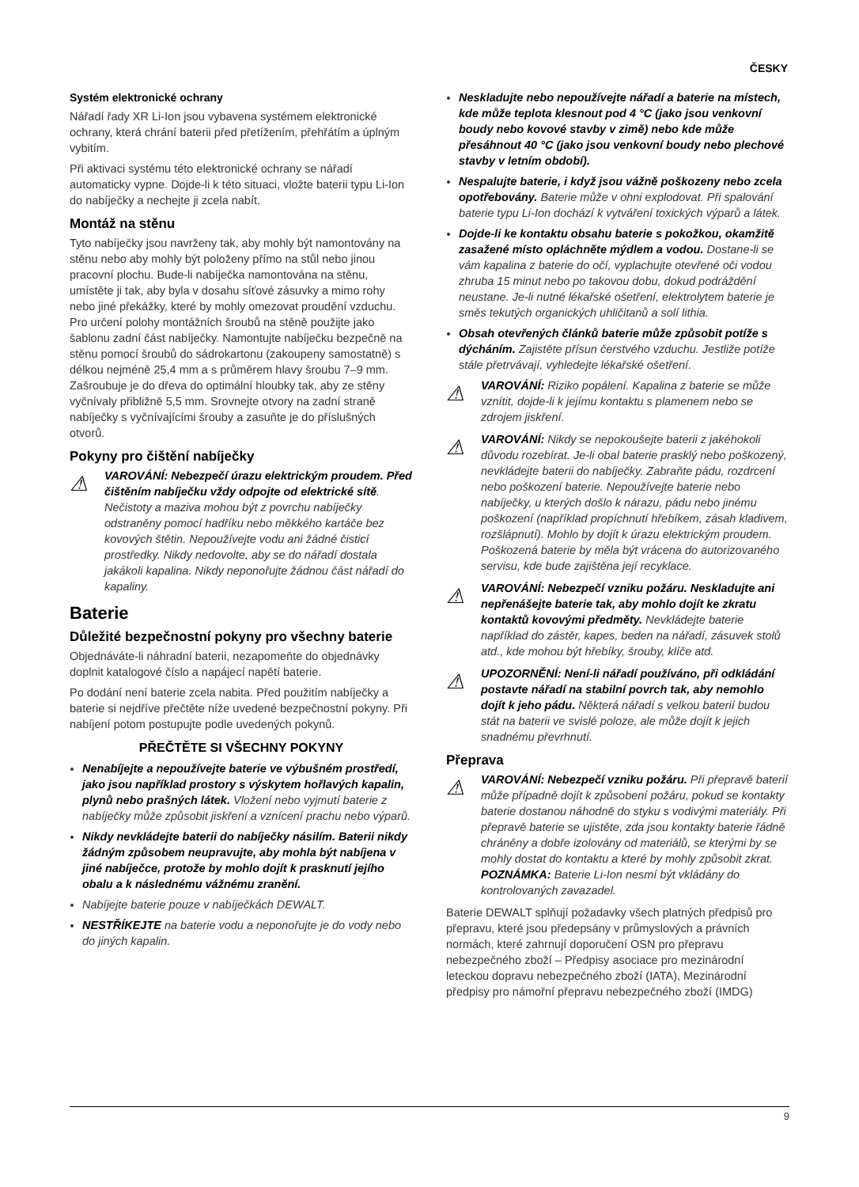ČESKY
Systém elektronické ochrany
Nářadí řady XR Li‑Ion jsou vybavena systémem elektronické ochrany, která chrání baterii před přetížením, přehřátím a úplným vybitím.
Při aktivaci systému této elektronické ochrany se nářadí automaticky vypne. Dojde‑li k této situaci, vložte baterii typu Li‑Ion do nabíječky a nechejte ji zcela nabít.
Montáž na stěnu
Tyto nabíječky jsou navrženy tak, aby mohly být namontovány na stěnu nebo aby mohly být položeny přímo na stůl nebo jinou pracovní plochu. Bude‑li nabíječka namontována na stěnu, umístěte ji tak, aby byla v dosahu síťové zásuvky a mimo rohy nebo jiné překážky, které by mohly omezovat proudění vzduchu. Pro určení polohy montážních šroubů na stěně použijte jako šablonu zadní část nabíječky. Namontujte nabíječku bezpečně na stěnu pomocí šroubů do sádrokartonu (zakoupeny samostatně) s délkou nejméně 25,4 mm a s průměrem hlavy šroubu 7–9 mm. Zašroubuje je do dřeva do optimální hloubky tak, aby ze stěny vyčnívaly přibližně 5,5 mm. Srovnejte otvory na zadní straně nabíječky s vyčnívajícími šrouby a zasuňte je do příslušných otvorů.
Pokyny pro čištění nabíječky
⚠
VAROVÁNÍ: Nebezpečí úrazu elektrickým proudem. Před čištěním nabíječku vždy odpojte od elektrické sítě. Nečistoty a maziva mohou být z povrchu nabíječky odstraněny pomocí hadříku nebo měkkého kartáče bez kovových štětin. Nepoužívejte vodu ani žádné čisticí prostředky. Nikdy nedovolte, aby se do nářadí dostala jakákoli kapalina. Nikdy neponořujte žádnou část nářadí do kapaliny.
Baterie
Důležité bezpečnostní pokyny pro všechny baterie
Objednáváte‑li náhradní baterii, nezapomeňte do objednávky doplnit katalogové číslo a napájecí napětí baterie.
Po dodání není baterie zcela nabita. Před použitím nabíječky a baterie si nejdříve přečtěte níže uvedené bezpečnostní pokyny. Při nabíjení potom postupujte podle uvedených pokynů.
PŘEČTĚTE SI VŠECHNY POKYNY
Nenabíjejte a nepoužívejte baterie ve výbušném prostředí, jako jsou například prostory s výskytem hořlavých kapalin, plynů nebo prašných látek. Vložení nebo vyjmutí baterie z nabíječky může způsobit jiskření a vznícení prachu nebo výparů.
Nikdy nevkládejte baterii do nabíječky násilím. Baterii nikdy žádným způsobem neupravujte, aby mohla být nabíjena v jiné nabíječce, protože by mohlo dojít k prasknutí jejího obalu a k následnému vážnému zranění.
Nabíjejte baterie pouze v nabíječkách DEWALT.
NESTŘÍKEJTE na baterie vodu a neponořujte je do vody nebo do jiných kapalin.
Neskladujte nebo nepoužívejte nářadí a baterie na místech, kde může teplota klesnout pod 4 °C (jako jsou venkovní boudy nebo kovové stavby v zimě) nebo kde může přesáhnout 40 °C (jako jsou venkovní boudy nebo plechové stavby v letním období).
Nespalujte baterie, i když jsou vážně poškozeny nebo zcela opotřebovány. Baterie může v ohni explodovat. Při spalování baterie typu Li‑Ion dochází k vytváření toxických výparů a látek.
Dojde‑li ke kontaktu obsahu baterie s pokožkou, okamžitě zasažené místo opláchněte mýdlem a vodou. Dostane‑li se vám kapalina z baterie do očí, vyplachujte otevřené oči vodou zhruba 15 minut nebo po takovou dobu, dokud podráždění neustane. Je‑li nutné lékařské ošetření, elektrolytem baterie je směs tekutých organických uhličitanů a solí lithia.
Obsah otevřených článků baterie může způsobit potíže s dýcháním. Zajistěte přísun čerstvého vzduchu. Jestliže potíže stále přetrvávají, vyhledejte lékařské ošetření.
⚠
VAROVÁNÍ: Riziko popálení. Kapalina z baterie se může vznítit, dojde‑li k jejímu kontaktu s plamenem nebo se zdrojem jiskření.
⚠
VAROVÁNÍ: Nikdy se nepokoušejte baterii z jakéhokoli důvodu rozebírat. Je‑li obal baterie prasklý nebo poškozený, nevkládejte baterii do nabíječky. Zabraňte pádu, rozdrcení nebo poškození baterie. Nepoužívejte baterie nebo nabíječky, u kterých došlo k nárazu, pádu nebo jinému poškození (například propíchnutí hřebíkem, zásah kladivem, rozšlápnutí). Mohlo by dojít k úrazu elektrickým proudem. Poškozená baterie by měla být vrácena do autorizovaného servisu, kde bude zajištěna její recyklace.
⚠
VAROVÁNÍ: Nebezpečí vzniku požáru. Neskladujte ani nepřenášejte baterie tak, aby mohlo dojít ke zkratu kontaktů kovovými předměty. Nevkládejte baterie například do zástěr, kapes, beden na nářadí, zásuvek stolů atd., kde mohou být hřebíky, šrouby, klíče atd.
⚠
UPOZORNĚNÍ: Není‑li nářadí používáno, při odkládání postavte nářadí na stabilní povrch tak, aby nemohlo dojít k jeho pádu. Některá nářadí s velkou baterií budou stát na baterii ve svislé poloze, ale může dojít k jejich snadnému převrhnutí.
Přeprava
⚠
VAROVÁNÍ: Nebezpečí vzniku požáru. Při přepravě baterií může případně dojít k způsobení požáru, pokud se kontakty baterie dostanou náhodně do styku s vodivými materiály. Při přepravě baterie se ujistěte, zda jsou kontakty baterie řádně chráněny a dobře izolovány od materiálů, se kterými by se mohly dostat do kontaktu a které by mohly způsobit zkrat. POZNÁMKA: Baterie Li‑Ion nesmí být vkládány do kontrolovaných zavazadel.
Baterie DEWALT splňují požadavky všech platných předpisů pro přepravu, které jsou předepsány v průmyslových a právních normách, které zahrnují doporučení OSN pro přepravu nebezpečného zboží – Předpisy asociace pro mezinárodní leteckou dopravu nebezpečného zboží (IATA), Mezinárodní předpisy pro námořní přepravu nebezpečného zboží (IMDG)
9